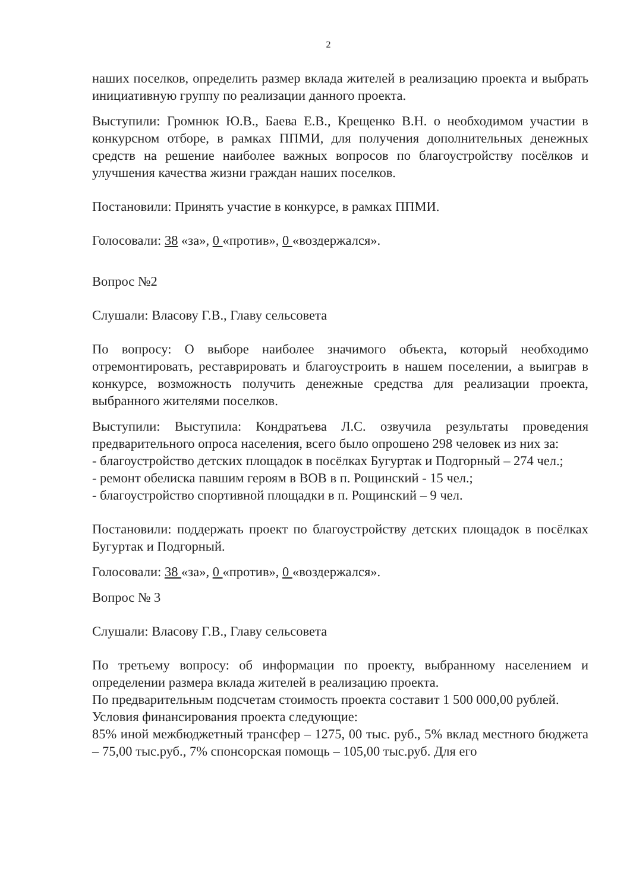2
наших поселков, определить размер вклада жителей в реализацию проекта и выбрать инициативную группу по реализации данного проекта.
Выступили: Громнюк Ю.В., Баева Е.В., Крещенко В.Н. о необходимом участии в конкурсном отборе, в рамках ППМИ, для получения дополнительных денежных средств на решение наиболее важных вопросов по благоустройству посёлков и улучшения качества жизни граждан наших поселков.
Постановили: Принять участие в конкурсе, в рамках ППМИ.
Голосовали: 38 «за», 0 «против», 0 «воздержался».
Вопрос №2
Слушали: Власову Г.В., Главу сельсовета
По вопросу: О выборе наиболее значимого объекта, который необходимо отремонтировать, реставрировать и благоустроить в нашем поселении, а выиграв в конкурсе, возможность получить денежные средства для реализации проекта, выбранного жителями поселков.
Выступили: Выступила: Кондратьева Л.С. озвучила результаты проведения предварительного опроса населения, всего было опрошено 298 человек из них за:
- благоустройство детских площадок в посёлках Бугуртак и Подгорный – 274 чел.;
- ремонт обелиска павшим героям в ВОВ в п. Рощинский - 15 чел.;
- благоустройство спортивной площадки в п. Рощинский – 9 чел.
Постановили: поддержать проект по благоустройству детских площадок в посёлках Бугуртак и Подгорный.
Голосовали: 38 «за», 0 «против», 0 «воздержался».
Вопрос № 3
Слушали: Власову Г.В., Главу сельсовета
По третьему вопросу: об информации по проекту, выбранному населением и определении размера вклада жителей в реализацию проекта.
По предварительным подсчетам стоимость проекта составит 1 500 000,00 рублей.
Условия финансирования проекта следующие:
85% иной межбюджетный трансфер – 1275, 00 тыс. руб., 5% вклад местного бюджета – 75,00 тыс.руб., 7% спонсорская помощь – 105,00 тыс.руб. Для его